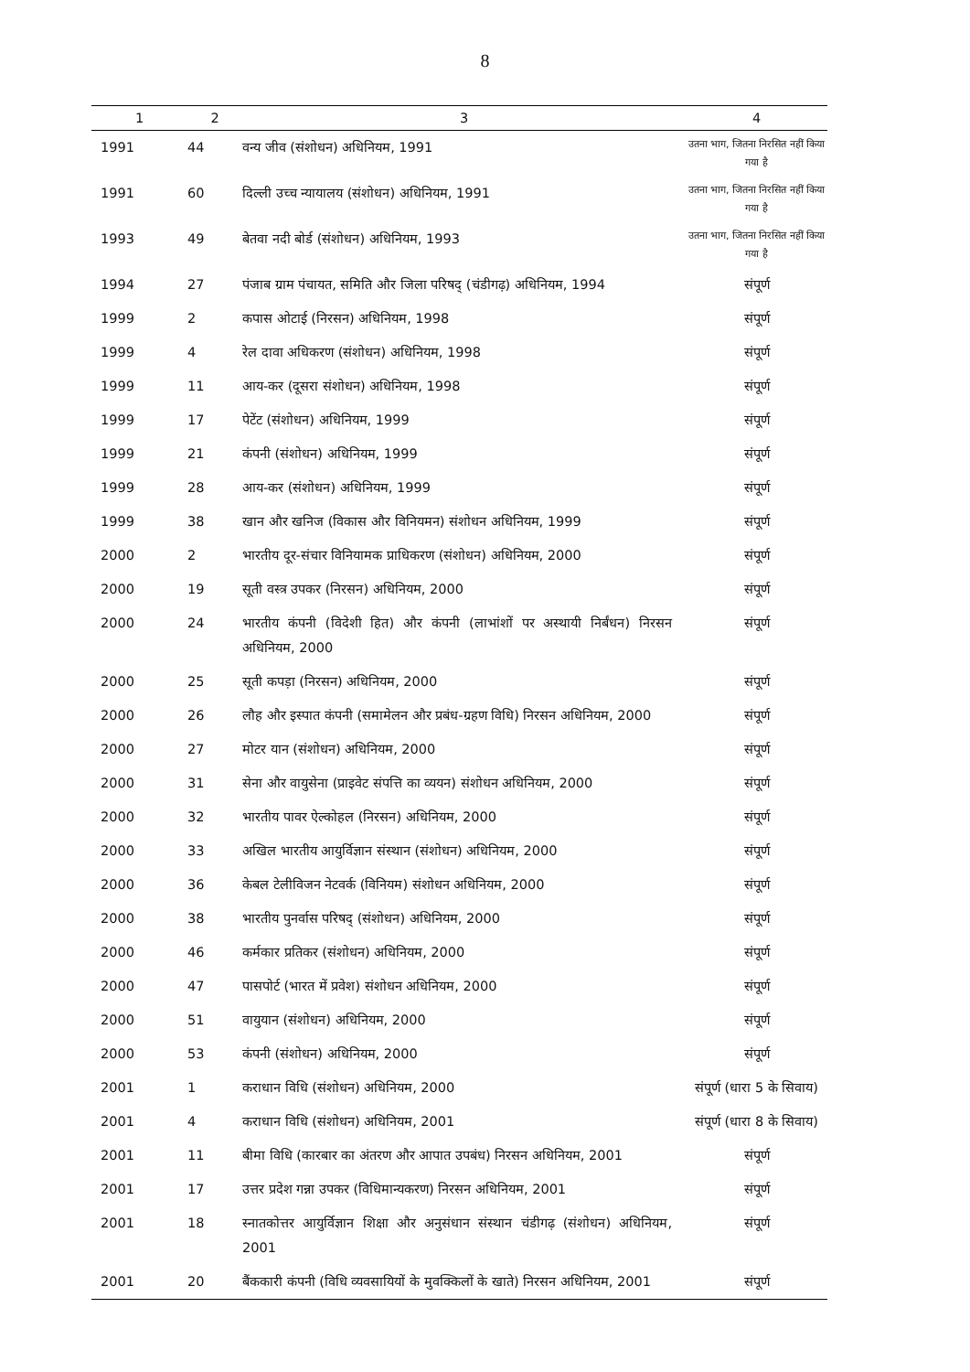8
| 1 | 2 | 3 | 4 |
| --- | --- | --- | --- |
| 1991 | 44 | वन्य जीव (संशोधन) अधिनियम, 1991 | उतना भाग, जितना निरसित नहीं किया गया है |
| 1991 | 60 | दिल्ली उच्च न्यायालय (संशोधन) अधिनियम, 1991 | उतना भाग, जितना निरसित नहीं किया गया है |
| 1993 | 49 | बेतवा नदी बोर्ड (संशोधन) अधिनियम, 1993 | उतना भाग, जितना निरसित नहीं किया गया है |
| 1994 | 27 | पंजाब ग्राम पंचायत, समिति और जिला परिषद् (चंडीगढ़) अधिनियम, 1994 | संपूर्ण |
| 1999 | 2 | कपास ओटाई (निरसन) अधिनियम, 1998 | संपूर्ण |
| 1999 | 4 | रेल दावा अधिकरण (संशोधन) अधिनियम, 1998 | संपूर्ण |
| 1999 | 11 | आय-कर (दूसरा संशोधन) अधिनियम, 1998 | संपूर्ण |
| 1999 | 17 | पेटेंट (संशोधन) अधिनियम, 1999 | संपूर्ण |
| 1999 | 21 | कंपनी (संशोधन) अधिनियम, 1999 | संपूर्ण |
| 1999 | 28 | आय-कर (संशोधन) अधिनियम, 1999 | संपूर्ण |
| 1999 | 38 | खान और खनिज (विकास और विनियमन) संशोधन अधिनियम, 1999 | संपूर्ण |
| 2000 | 2 | भारतीय दूर-संचार विनियामक प्राधिकरण (संशोधन) अधिनियम, 2000 | संपूर्ण |
| 2000 | 19 | सूती वस्त्र उपकर (निरसन) अधिनियम, 2000 | संपूर्ण |
| 2000 | 24 | भारतीय कंपनी (विदेशी हित) और कंपनी (लाभांशों पर अस्थायी निर्बंधन) निरसन अधिनियम, 2000 | संपूर्ण |
| 2000 | 25 | सूती कपड़ा (निरसन) अधिनियम, 2000 | संपूर्ण |
| 2000 | 26 | लौह और इस्पात कंपनी (समामेलन और प्रबंध-ग्रहण विधि) निरसन अधिनियम, 2000 | संपूर्ण |
| 2000 | 27 | मोटर यान (संशोधन) अधिनियम, 2000 | संपूर्ण |
| 2000 | 31 | सेना और वायुसेना (प्राइवेट संपत्ति का व्ययन) संशोधन अधिनियम, 2000 | संपूर्ण |
| 2000 | 32 | भारतीय पावर ऐल्कोहल (निरसन) अधिनियम, 2000 | संपूर्ण |
| 2000 | 33 | अखिल भारतीय आयुर्विज्ञान संस्थान (संशोधन) अधिनियम, 2000 | संपूर्ण |
| 2000 | 36 | केबल टेलीविजन नेटवर्क (विनियम) संशोधन अधिनियम, 2000 | संपूर्ण |
| 2000 | 38 | भारतीय पुनर्वास परिषद् (संशोधन) अधिनियम, 2000 | संपूर्ण |
| 2000 | 46 | कर्मकार प्रतिकर (संशोधन) अधिनियम, 2000 | संपूर्ण |
| 2000 | 47 | पासपोर्ट (भारत में प्रवेश) संशोधन अधिनियम, 2000 | संपूर्ण |
| 2000 | 51 | वायुयान (संशोधन) अधिनियम, 2000 | संपूर्ण |
| 2000 | 53 | कंपनी (संशोधन) अधिनियम, 2000 | संपूर्ण |
| 2001 | 1 | कराधान विधि (संशोधन) अधिनियम, 2000 | संपूर्ण (धारा 5 के सिवाय) |
| 2001 | 4 | कराधान विधि (संशोधन) अधिनियम, 2001 | संपूर्ण (धारा 8 के सिवाय) |
| 2001 | 11 | बीमा विधि (कारबार का अंतरण और आपात उपबंध) निरसन अधिनियम, 2001 | संपूर्ण |
| 2001 | 17 | उत्तर प्रदेश गन्ना उपकर (विधिमान्यकरण) निरसन अधिनियम, 2001 | संपूर्ण |
| 2001 | 18 | स्नातकोत्तर आयुर्विज्ञान शिक्षा और अनुसंधान संस्थान चंडीगढ़ (संशोधन) अधिनियम, 2001 | संपूर्ण |
| 2001 | 20 | बैंककारी कंपनी (विधि व्यवसायियों के मुवक्किलों के खाते) निरसन अधिनियम, 2001 | संपूर्ण |